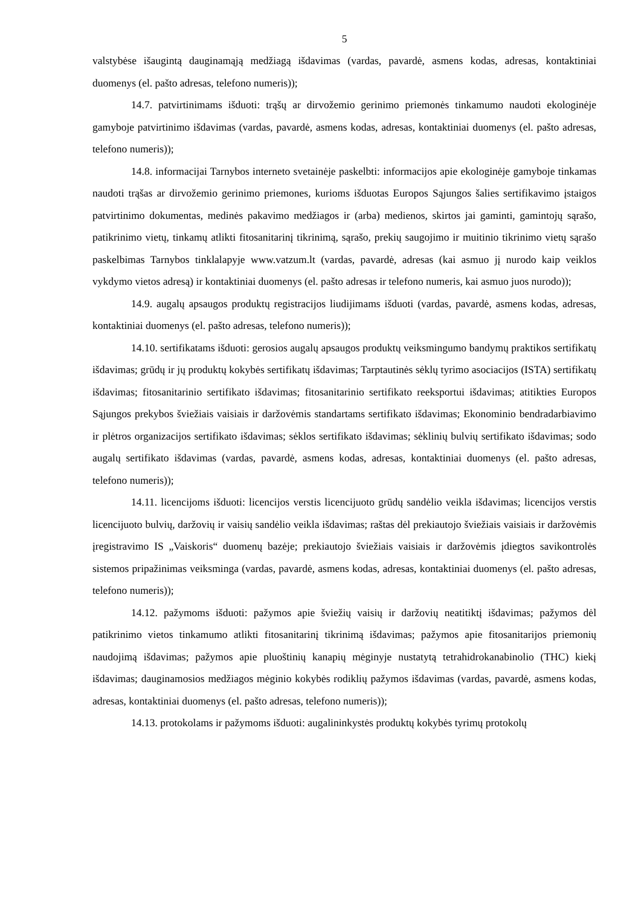5
valstybėse išaugintą dauginamąją medžiagą išdavimas (vardas, pavardė, asmens kodas, adresas, kontaktiniai duomenys (el. pašto adresas, telefono numeris));
14.7. patvirtinimams išduoti: trąšų ar dirvožemio gerinimo priemonės tinkamumo naudoti ekologinėje gamyboje patvirtinimo išdavimas (vardas, pavardė, asmens kodas, adresas, kontaktiniai duomenys (el. pašto adresas, telefono numeris));
14.8. informacijai Tarnybos interneto svetainėje paskelbti: informacijos apie ekologinėje gamyboje tinkamas naudoti trąšas ar dirvožemio gerinimo priemones, kurioms išduotas Europos Sąjungos šalies sertifikavimo įstaigos patvirtinimo dokumentas, medinės pakavimo medžiagos ir (arba) medienos, skirtos jai gaminti, gamintojų sąrašo, patikrinimo vietų, tinkamų atlikti fitosanitarinį tikrinimą, sąrašo, prekių saugojimo ir muitinio tikrinimo vietų sąrašo paskelbimas Tarnybos tinklalapyje www.vatzum.lt (vardas, pavardė, adresas (kai asmuo jį nurodo kaip veiklos vykdymo vietos adresą) ir kontaktiniai duomenys (el. pašto adresas ir telefono numeris, kai asmuo juos nurodo));
14.9. augalų apsaugos produktų registracijos liudijimams išduoti (vardas, pavardė, asmens kodas, adresas, kontaktiniai duomenys (el. pašto adresas, telefono numeris));
14.10. sertifikatams išduoti: gerosios augalų apsaugos produktų veiksmingumo bandymų praktikos sertifikatų išdavimas; grūdų ir jų produktų kokybės sertifikatų išdavimas; Tarptautinės sėklų tyrimo asociacijos (ISTA) sertifikatų išdavimas; fitosanitarinio sertifikato išdavimas; fitosanitarinio sertifikato reeksportui išdavimas; atitikties Europos Sąjungos prekybos šviežiais vaisiais ir daržovėmis standartams sertifikato išdavimas; Ekonominio bendradarbiavimo ir plėtros organizacijos sertifikato išdavimas; sėklos sertifikato išdavimas; sėklinių bulvių sertifikato išdavimas; sodo augalų sertifikato išdavimas (vardas, pavardė, asmens kodas, adresas, kontaktiniai duomenys (el. pašto adresas, telefono numeris));
14.11. licencijoms išduoti: licencijos verstis licencijuoto grūdų sandėlio veikla išdavimas; licencijos verstis licencijuoto bulvių, daržovių ir vaisių sandėlio veikla išdavimas; raštas dėl prekiautojo šviežiais vaisiais ir daržovėmis įregistravimo IS „Vaiskoris“ duomenų bazėje; prekiautojo šviežiais vaisiais ir daržovėmis įdiegtos savikontrolės sistemos pripažinimas veiksminga (vardas, pavardė, asmens kodas, adresas, kontaktiniai duomenys (el. pašto adresas, telefono numeris));
14.12. pažymoms išduoti: pažymos apie šviežių vaisių ir daržovių neatitiktį išdavimas; pažymos dėl patikrinimo vietos tinkamumo atlikti fitosanitarinį tikrinimą išdavimas; pažymos apie fitosanitarijos priemonių naudojimą išdavimas; pažymos apie pluoštinių kanapių mėginyje nustatytą tetrahidrokanabinolio (THC) kiekį išdavimas; dauginamosios medžiagos mėginio kokybės rodiklių pažymos išdavimas (vardas, pavardė, asmens kodas, adresas, kontaktiniai duomenys (el. pašto adresas, telefono numeris));
14.13. protokolams ir pažymoms išduoti: augalininkystės produktų kokybės tyrimų protokolų